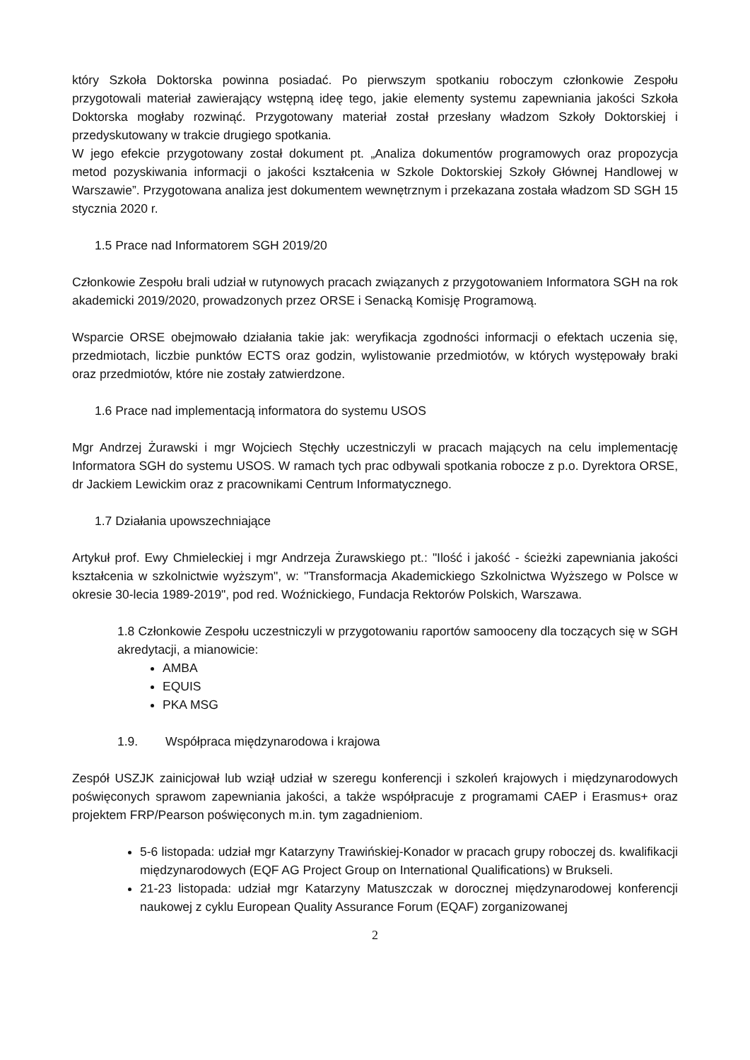który Szkoła Doktorska powinna posiadać. Po pierwszym spotkaniu roboczym członkowie Zespołu przygotowali materiał zawierający wstępną ideę tego, jakie elementy systemu zapewniania jakości Szkoła Doktorska mogłaby rozwinąć. Przygotowany materiał został przesłany władzom Szkoły Doktorskiej i przedyskutowany w trakcie drugiego spotkania.
W jego efekcie przygotowany został dokument pt. „Analiza dokumentów programowych oraz propozycja metod pozyskiwania informacji o jakości kształcenia w Szkole Doktorskiej Szkoły Głównej Handlowej w Warszawie”. Przygotowana analiza jest dokumentem wewnętrznym i przekazana została władzom SD SGH 15 stycznia 2020 r.
1.5 Prace nad Informatorem SGH 2019/20
Członkowie Zespołu brali udział w rutynowych pracach związanych z przygotowaniem Informatora SGH na rok akademicki 2019/2020, prowadzonych przez ORSE i Senacką Komisję Programową.
Wsparcie ORSE obejmowało działania takie jak: weryfikacja zgodności informacji o efektach uczenia się, przedmiotach, liczbie punktów ECTS oraz godzin, wylistowanie przedmiotów, w których występowały braki oraz przedmiotów, które nie zostały zatwierdzone.
1.6 Prace nad implementacją informatora do systemu USOS
Mgr Andrzej Żurawski i mgr Wojciech Stęchły uczestniczyli w pracach mających na celu implementację Informatora SGH do systemu USOS. W ramach tych prac odbywali spotkania robocze z p.o. Dyrektora ORSE, dr Jackiem Lewickim oraz z pracownikami Centrum Informatycznego.
1.7 Działania upowszechniające
Artykuł prof. Ewy Chmieleckiej i mgr Andrzeja Żurawskiego pt.: "Ilość i jakość - ścieżki zapewniania jakości kształcenia w szkolnictwie wyższym", w: "Transformacja Akademickiego Szkolnictwa Wyższego w Polsce w okresie 30-lecia 1989-2019", pod red. Woźnickiego, Fundacja Rektorów Polskich, Warszawa.
1.8 Członkowie Zespołu uczestniczyli w przygotowaniu raportów samooceny dla toczących się w SGH akredytacji, a mianowicie:
AMBA
EQUIS
PKA MSG
1.9. Współpraca międzynarodowa i krajowa
Zespół USZJK zainicjował lub wziął udział w szeregu konferencji i szkoleń krajowych i międzynarodowych poświęconych sprawom zapewniania jakości, a także współpracuje z programami CAEP i Erasmus+ oraz projektem FRP/Pearson poświęconych m.in. tym zagadnieniom.
5-6 listopada: udział mgr Katarzyny Trawińskiej-Konador w pracach grupy roboczej ds. kwalifikacji międzynarodowych (EQF AG Project Group on International Qualifications) w Brukseli.
21-23 listopada: udział mgr Katarzyny Matuszczak w dorocznej międzynarodowej konferencji naukowej z cyklu European Quality Assurance Forum (EQAF) zorganizowanej
2